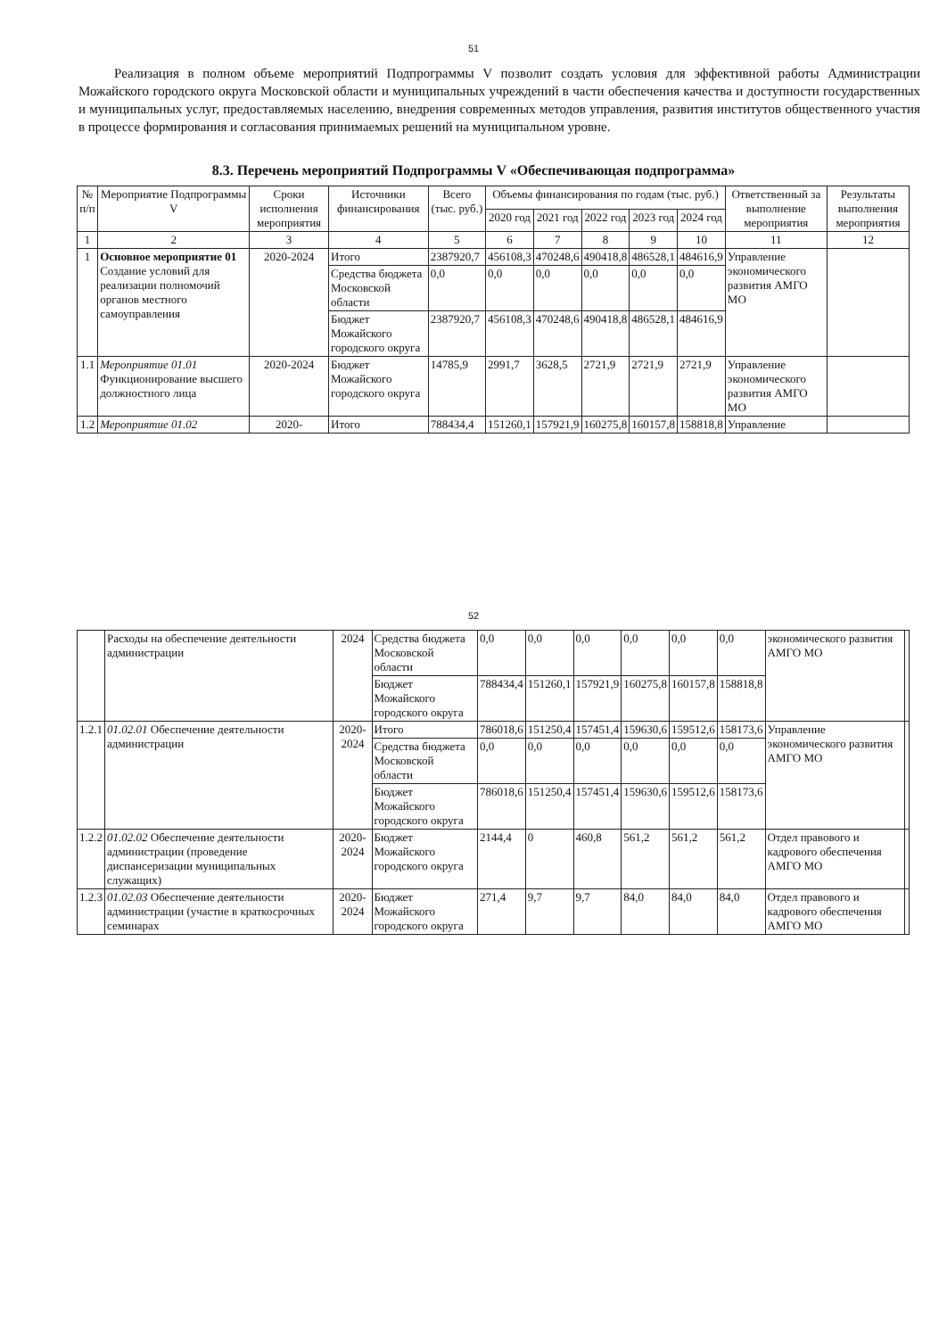51
Реализация в полном объеме мероприятий Подпрограммы V позволит создать условия для эффективной работы Администрации Можайского городского округа Московской области и муниципальных учреждений в части обеспечения качества и доступности государственных и муниципальных услуг, предоставляемых населению, внедрения современных методов управления, развития институтов общественного участия в процессе формирования и согласования принимаемых решений на муниципальном уровне.
8.3. Перечень мероприятий Подпрограммы V «Обеспечивающая подпрограмма»
| № п/п | Мероприятие Подпрограммы V | Сроки исполнения мероприятия | Источники финансирования | Всего (тыс. руб.) | Объемы финансирования по годам (тыс. руб.) | | | | | Ответственный за выполнение мероприятия | Результаты выполнения мероприятия |
| --- | --- | --- | --- | --- | --- | --- | --- | --- | --- | --- | --- |
| | | | | | 2020 год | 2021 год | 2022 год | 2023 год | 2024 год | | |
| 1 | 2 | 3 | 4 | 5 | 6 | 7 | 8 | 9 | 10 | 11 | 12 |
| 1 | Основное мероприятие 01 Создание условий для реализации полномочий органов местного самоуправления | 2020-2024 | Итого | 2387920,7 | 456108,3 | 470248,6 | 490418,8 | 486528,1 | 484616,9 | Управление экономического развития АМГО МО | |
| | | | Средства бюджета Московской области | 0,0 | 0,0 | 0,0 | 0,0 | 0,0 | 0,0 | | |
| | | | Бюджет Можайского городского округа | 2387920,7 | 456108,3 | 470248,6 | 490418,8 | 486528,1 | 484616,9 | | |
| 1.1 | Мероприятие 01.01 Функционирование высшего должностного лица | 2020-2024 | Бюджет Можайского городского округа | 14785,9 | 2991,7 | 3628,5 | 2721,9 | 2721,9 | 2721,9 | Управление экономического развития АМГО МО | |
| 1.2 | Мероприятие 01.02 | 2020- | Итого | 788434,4 | 151260,1 | 157921,9 | 160275,8 | 160157,8 | 158818,8 | Управление | |
52
| | Расходы на обеспечение деятельности администрации | 2024 | Средства бюджета Московской области | 0,0 | 0,0 | 0,0 | 0,0 | 0,0 | 0,0 | экономического развития АМГО МО | |
| | | | Бюджет Можайского городского округа | 788434,4 | 151260,1 | 157921,9 | 160275,8 | 160157,8 | 158818,8 | | |
| 1.2.1 | 01.02.01 Обеспечение деятельности администрации | 2020-2024 | Итого | 786018,6 | 151250,4 | 157451,4 | 159630,6 | 159512,6 | 158173,6 | Управление экономического развития АМГО МО | |
| | | | Средства бюджета Московской области | 0,0 | 0,0 | 0,0 | 0,0 | 0,0 | 0,0 | | |
| | | | Бюджет Можайского городского округа | 786018,6 | 151250,4 | 157451,4 | 159630,6 | 159512,6 | 158173,6 | | |
| 1.2.2 | 01.02.02 Обеспечение деятельности администрации (проведение диспансеризации муниципальных служащих) | 2020-2024 | Бюджет Можайского городского округа | 2144,4 | 0 | 460,8 | 561,2 | 561,2 | 561,2 | Отдел правового и кадрового обеспечения АМГО МО | |
| 1.2.3 | 01.02.03 Обеспечение деятельности администрации (участие в краткосрочных семинарах | 2020-2024 | Бюджет Можайского городского округа | 271,4 | 9,7 | 9,7 | 84,0 | 84,0 | 84,0 | Отдел правового и кадрового обеспечения АМГО МО | |